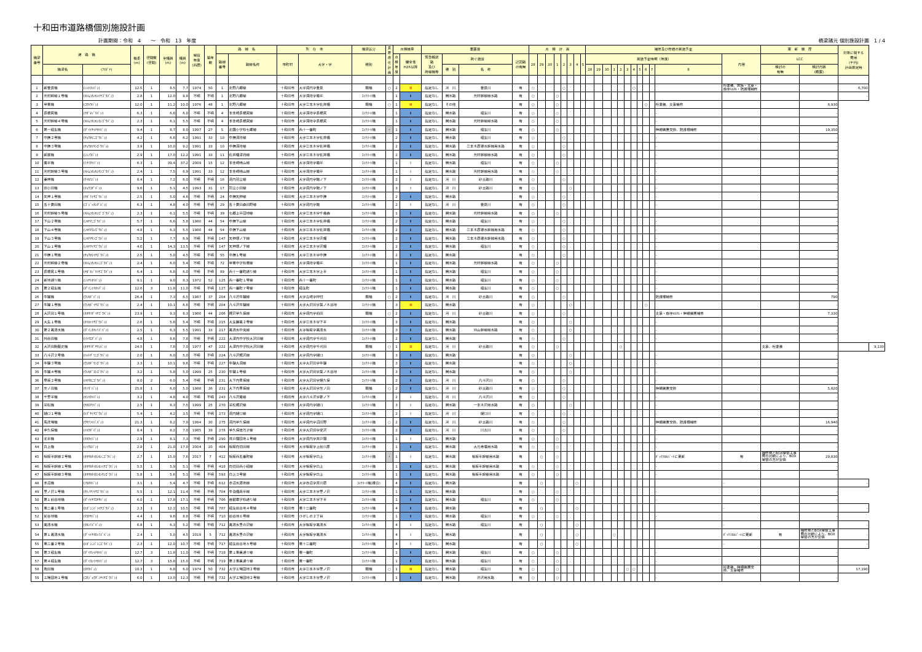十和田市道路橋個別施設計画
計画期間：令和　4　　～　令和　13　年度 橋梁諸元 個別施設計画　1 / 4
| 橋梁 番号 | 道 路 橋 | | 橋長 (m) | 径間数 (径間) | 全幅員 (m) | 幅員 (m) | 架設 年度 (西暦) | 築年 数 | 路 線 名 | | 所 在 地 | | 橋梁区分 | 長 寿 命 化 計 画 | 点検結果 | | 重要度 | | | | 点 検 計 画 | | | | | | | | 補修及び修繕の実施予定 | | | | | | | | | | | | 更 新 履 歴 | | 対策に関する 費用 (千円) 計画策定時 | |
| --- | --- | --- | --- | --- | --- | --- | --- | --- | --- | --- | --- | --- | --- | --- | --- | --- | --- | --- | --- | --- | --- | --- | --- | --- | --- | --- | --- | --- | --- | --- | --- | --- | --- | --- | --- | --- | --- | --- | --- | --- | --- | --- | --- | --- |
| | | | | | | | | | 路線 番号 | 路線名称 | 市町村 | 大字・字 | 種別 | | 点 検 年 度 | 健全性 H26以降 | 緊急輸送 路 及び 跨線橋等 | 跨ぐ施設 | | 迂回路 の有無 | 28 | 29 | 30 | 1 | 2 | 3 | 4 | 5 | 実施予定時期（年度） | | | | | | | | | | | 内容 | LCC | | | |
| | 橋梁名 | (ﾌﾘｶﾞﾅ) | | | | | | | | | | | | | | | | 種 別 | 名 称 | | | | | | | | | | 28 | 29 | 30 | 1 | 2 | 3 | 4 | 5 | 6 | 7 | 8 | | 検討の 有無 | 検討内容 (概要) | | |
| 1 | 新豊良橋 | (ｼﾝﾄﾖﾗﾊﾞｼ) | 12.5 | 1 | 8.5 | 7.7 | 1974 | 50 | 1 | 北野八郷線 | 十和田市 | 大字洞内字豊良 | 鋼橋 | ○ | 2 | Ⅲ | 指定なし | 河 川 | 豊良川 | 有 | ○ | | | | ○ | | | | | | | | | | ○ | | | | | 桁塗装、床板・支承・沓座ﾓﾙﾀﾙ・防護柵補修 | | | 6,700 | |
| 2 | 元村幹線１号橋 | (ﾓﾄﾑﾗｶﾝｾﾝｲﾁｺﾞｳﾊﾞｼ) | 2.8 | 1 | 12.0 | 9.8 | 不明 | 不明 | 1 | 北野八郷線 | 十和田市 | 大字深持字南平 | ｺﾝｸﾘｰﾄ橋 | | 1 | Ⅱ | 指定なし | 開水路 | 元村幹線用水路 | 有 | ○ | | | ○ | | | | | | | | | | | | | | | | | | | - | |
| 3 | 甲東橋 | (ｺｳﾄｳﾊﾞｼ) | 12.0 | 1 | 11.2 | 10.0 | 1976 | 48 | 1 | 北野八郷線 | 十和田市 | 大字三本木字佐井幅 | 鋼橋 | ○ | 1 | Ⅲ | 指定なし | その他 | | 有 | ○ | | | ○ | | | | | | | | | | | | | ○ | | 桁塗装、支承補修 | | | 8,930 | | |
| 4 | 長根尻橋 | (ﾅｶﾞﾈｼﾞﾘﾊﾞｼ) | 6.3 | 1 | 6.8 | 6.0 | 不明 | 不明 | 4 | 本金崎長根尻線 | 十和田市 | 大字深持字長根尻 | ｺﾝｸﾘｰﾄ橋 | | 1 | Ⅱ | 指定なし | 開水路 | 稲生川 | 有 | ○ | | | ○ | | | | | | | | | | | | | | | - | | | - | | |
| 5 | 元村幹線４号橋 | (ﾓﾄﾑﾗｶﾝｾﾝﾖﾝｺﾞｳﾊﾞｼ) | 2.3 | 1 | 6.1 | 5.5 | 不明 | 不明 | 4 | 本金崎長根尻線 | 十和田市 | 大字深持字長根尻 | ｺﾝｸﾘｰﾄ橋 | | 1 | Ⅱ | 指定なし | 開水路 | 元村幹線用水路 | 有 | ○ | | | ○ | | | | | | | | | | | | | | | - | | | - | | |
| 6 | 第一稲生橋 | (ﾀﾞｲｲﾁｲﾅｵｲﾊﾞｼ) | 9.4 | 1 | 8.7 | 8.0 | 1997 | 27 | 5 | 北園小学校七郷線 | 十和田市 | 西十一番町 | ｺﾝｸﾘｰﾄ橋 | ・ | 1 | Ⅱ | 指定なし | 開水路 | 稲生川 | 有 | ○ | | | ○ | | | | | | | | | | | | | | | 伸縮装置交換、防護柵補修 | | | 19,350 | | |
| 7 | 中撫２号橋 | (ﾁｭｳｾﾘﾆｺﾞｳﾊﾞｼ) | 4.2 | 1 | 6.8 | 6.2 | 1991 | 33 | 10 | 中撫深持線 | 十和田市 | 大字三本木字佐井幅 | ｺﾝｸﾘｰﾄ橋 | | 2 | Ⅱ | 指定なし | 開水路 | 稲生川 | 有 | ○ | | | | ○ | | | | | | | | | | | | | | - | | | - | | |
| 8 | 中撫３号橋 | (ﾁｭｳｾﾘｻﾝｺﾞｳﾊﾞｼ) | 3.9 | 1 | 10.0 | 9.2 | 1991 | 33 | 10 | 中撫深持線 | 十和田市 | 大字三本木字佐井幅 | ｺﾝｸﾘｰﾄ橋 | | 2 | Ⅱ | 指定なし | 開水路 | 三本木原導水幹線用水路 | 有 | ○ | | | | ○ | | | | | | | | | | | | | | - | | | - | | |
| 9 | 新農橋 | (ｼﾝﾉｳﾊﾞｼ) | 2.9 | 1 | 17.0 | 12.2 | 1991 | 33 | 11 | 佐井幅深持線 | 十和田市 | 大字三本木字佐井幅 | ｺﾝｸﾘｰﾄ橋 | | 2 | Ⅱ | 指定なし | 開水路 | 元村幹線用水路 | 有 | ○ | | | | ○ | | | | | | | | | | | | | | - | | | - | | |
| 10 | 南平橋 | (ﾐﾅﾐﾀｲﾊﾞｼ) | 6.3 | 1 | 39.4 | 37.2 | 2009 | 15 | 12 | 本金崎晴山線 | 十和田市 | 大字深持字南平 | ｺﾝｸﾘｰﾄ橋 | | 1 | Ⅰ | 指定なし | 開水路 | 稲生川 | 有 | ○ | | | ○ | | | | | | | | | | | | | | | - | | | - | | |
| 11 | 元村幹線３号橋 | (ﾓﾄﾑﾗｶﾝｾﾝｻﾝｺﾞｳﾊﾞｼ) | 2.4 | 1 | 7.5 | 6.9 | 1991 | 33 | 12 | 本金崎晴山線 | 十和田市 | 大字深持字南平 | ｺﾝｸﾘｰﾄ橋 | | 1 | Ⅰ | 指定なし | 開水路 | 元村幹線用水路 | 有 | ○ | | | ○ | | | | | | | | | | | | | | | - | | | - | | |
| 12 | 妻神橋 | (ｻｲｶﾐﾊﾞｼ) | 8.4 | 1 | 7.2 | 6.0 | 不明 | 不明 | 16 | 洞内羽立線 | 十和田市 | 大字洞内字館ノ下 | ｺﾝｸﾘｰﾄ橋 | | 2 | Ⅰ | 指定なし | 河 川 | 砂土路川 | 有 | ○ | | | | ○ | | | | | | | | | | | | | | - | | | - | | |
| 13 | 旧小田橋 | (ｷｭｳｺﾀﾞﾊﾞｼ) | 9.6 | 1 | 5.1 | 4.5 | 1993 | 31 | 17 | 羽立小田線 | 十和田市 | 大字洞内字館ノ下 | ｺﾝｸﾘｰﾄ橋 | | 3 | Ⅰ | 指定なし | 河 川 | 砂土路川 | 有 | ○ | | | | | ○ | | | | | | | | | | | | | - | | | - | | |
| 14 | 矢神１号橋 | (ﾔｶﾞﾐｲﾁｺﾞｳﾊﾞｼ) | 2.5 | 1 | 5.0 | 4.6 | 不明 | 不明 | 24 | 中撫矢神線 | 十和田市 | 大字三本木字中撫 | ｺﾝｸﾘｰﾄ橋 | | 2 | Ⅱ | 指定なし | 開水路 | | 有 | ○ | | | | ○ | | | | | | | | | | | | | | - | | | - | | |
| 15 | 五十貫田橋 | (ｺﾞｼﾞｯｶﾝﾀﾞﾊﾞｼ) | 6.3 | 1 | 4.8 | 4.0 | 不明 | 不明 | 29 | 五十貫田森田野線 | 十和田市 | 大字洞内字館 | ｺﾝｸﾘｰﾄ橋 | | 2 | Ⅰ | 指定なし | 河 川 | 豊良川 | 有 | ○ | | | | ○ | | | | | | | | | | | | | | - | | | - | | |
| 16 | 元村幹線５号橋 | (ﾓﾄﾑﾗｶﾝｾﾝｺﾞｺﾞｳﾊﾞｼ) | 2.3 | 1 | 6.1 | 5.5 | 不明 | 不明 | 39 | 七郷上平団地線 | 十和田市 | 大字三本木字千歳森 | ｺﾝｸﾘｰﾄ橋 | | 1 | Ⅱ | 指定なし | 開水路 | 元村幹線用水路 | 有 | ○ | | | ○ | | | | | | | | | | | | | | | - | | | - | | |
| 17 | 下山２号橋 | (ｼﾓﾔﾏﾆｺﾞｳﾊﾞｼ) | 5.7 | 1 | 6.6 | 5.8 | 1980 | 44 | 54 | 中撫下山線 | 十和田市 | 大字三本木字佐井幅 | ｺﾝｸﾘｰﾄ橋 | | 2 | Ⅱ | 指定なし | 開水路 | 稲生川 | 有 | ○ | | | | ○ | | | | | | | | | | | | | | - | | | - | | |
| 18 | 下山４号橋 | (ｼﾓﾔﾏﾖﾝｺﾞｳﾊﾞｼ) | 4.8 | 1 | 6.3 | 5.5 | 1980 | 44 | 54 | 中撫下山線 | 十和田市 | 大字三本木字佐井幅 | ｺﾝｸﾘｰﾄ橋 | | 2 | Ⅱ | 指定なし | 開水路 | 三本木原導水幹線用水路 | 有 | ○ | | | | ○ | | | | | | | | | | | | | | - | | | - | | |
| 19 | 下山３号橋 | (ｼﾓﾔﾏｻﾝｺﾞｳﾊﾞｼ) | 5.2 | 1 | 7.7 | 6.9 | 不明 | 不明 | 147 | 矢神塚ノ下線 | 十和田市 | 大字三本木字沢幅 | ｺﾝｸﾘｰﾄ橋 | | 2 | Ⅱ | 指定なし | 開水路 | 三本木原導水幹線用水路 | 有 | ○ | | | | ○ | | | | | | | | | | | | | | - | | | - | | |
| 20 | 下山１号橋 | (ｼﾓﾔﾏｲﾁｺﾞｳﾊﾞｼ) | 4.0 | 1 | 14.3 | 13.5 | 不明 | 不明 | 147 | 矢神塚ノ下線 | 十和田市 | 大字三本木字沢幅 | ｺﾝｸﾘｰﾄ橋 | | 2 | Ⅱ | 指定なし | 開水路 | 稲生川 | 有 | ○ | | | | ○ | | | | | | | | | | | | | | - | | | - | | |
| 21 | 中撫１号橋 | (ﾁｭｳｾﾘｲﾁｺﾞｳﾊﾞｼ) | 2.5 | 1 | 5.0 | 4.5 | 不明 | 不明 | 55 | 中撫１号線 | 十和田市 | 大字三本木字中撫 | ｺﾝｸﾘｰﾄ橋 | | 2 | Ⅱ | 指定なし | 開水路 | | 有 | ○ | | | | ○ | | | | | | | | | | | | | | - | | | - | | |
| 22 | 元村幹線２号橋 | (ﾓﾄﾑﾗｶﾝｾﾝﾆｺﾞｳﾊﾞｼ) | 2.4 | 1 | 6.0 | 5.4 | 不明 | 不明 | 72 | 甲東中学校東線 | 十和田市 | 大字深持字南平 | ｺﾝｸﾘｰﾄ橋 | | 1 | Ⅱ | 指定なし | 開水路 | 元村幹線用水路 | 有 | ○ | | | ○ | | | | | | | | | | | | | | | - | | | - | | |
| 23 | 長根尻１号橋 | (ﾅｶﾞﾈｼﾞﾘｲﾁｺﾞｳﾊﾞｼ) | 6.4 | 1 | 6.8 | 6.0 | 不明 | 不明 | 89 | 西十一番町通り線 | 十和田市 | 大字三本木字上平 | ｺﾝｸﾘｰﾄ橋 | | 1 | Ⅱ | 指定なし | 開水路 | 稲生川 | 有 | ○ | | | ○ | | | | | | | | | | | | | | | - | | | - | | |
| 24 | 新地通り橋 | (ｼﾝﾁﾄｵﾘﾊﾞｼ) | 9.1 | 1 | 9.0 | 8.3 | 1972 | 52 | 125 | 西一番町１号線 | 十和田市 | 西十一番町 | ｺﾝｸﾘｰﾄ橋 | | 1 | Ⅱ | 指定なし | 開水路 | 稲生川 | 有 | ○ | | | ○ | | | | | | | | | | | | | | | - | | | - | | |
| 25 | 第２稲生橋 | (ﾀﾞｲﾆｲﾅｵｲﾊﾞｼ) | 12.6 | 3 | 11.8 | 11.0 | 不明 | 不明 | 127 | 西一番町７号線 | 十和田市 | 稲生町 | ｺﾝｸﾘｰﾄ橋 | | 1 | Ⅱ | 指定なし | 開水路 | 稲生川 | 有 | ○ | | | ○ | | | | | | | | | | | | | | | - | | | - | | |
| 26 | 牛鍵橋 | (ｳｼｶｷﾞﾊﾞｼ) | 26.4 | 1 | 7.3 | 6.5 | 1987 | 37 | 204 | 八斗沢牛鍵線 | 十和田市 | 大字立崎字押付 | 鋼橋 | ○ | 2 | Ⅱ | 指定なし | 河 川 | 砂土路川 | 有 | ○ | | | | ○ | | | | | | | | | | | | | | 防護柵補修 | | | 790 | | |
| 27 | 牛鍵１号橋 | (ｳｼｶｷﾞｲﾁｺﾞｳﾊﾞｼ) | 2.4 | 1 | 10.1 | 6.6 | 不明 | 不明 | 204 | 八斗沢牛鍵線 | 十和田市 | 大字大沢田字葉ノ木谷地 | ｺﾝｸﾘｰﾄ橋 | | 3 | Ⅲ | 指定なし | 開水路 | | 有 | ○ | | | | | ○ | | | | | | | | | | | ○ | | | | | - | | |
| 28 | 大沢田１号橋 | (ｵｵｻﾜﾀﾞｲﾁｺﾞｳﾊﾞｼ) | 23.9 | 1 | 9.3 | 8.3 | 1980 | 44 | 206 | 梶沢芋久保線 | 十和田市 | 大字洞内字前田 | 鋼橋 | ○ | 2 | Ⅱ | 指定なし | 河 川 | 砂土路川 | 有 | ○ | | | | ○ | | | | | | | | | | | | | | 支承・沓座ﾓﾙﾀﾙ・伸縮装置補修 | | | 7,330 | | |
| 29 | 大生１号橋 | (ﾀｲｾｲｲﾁｺﾞｳﾊﾞｼ) | 2.6 | 1 | 5.8 | 5.4 | 不明 | 不明 | 215 | 大生藤高２号線 | 十和田市 | 大字三本木字下平 | ｺﾝｸﾘｰﾄ橋 | | 3 | Ⅱ | 指定なし | 開水路 | | 有 | ○ | | | | | ○ | | | | | | | | | | | | | - | | | - | | |
| 30 | 第２高清水橋 | (ﾀﾞｲﾆﾀｶｼﾐｽﾞﾊﾞｼ) | 2.5 | 1 | 6.3 | 5.5 | 1991 | 33 | 217 | 高清水中央線 | 十和田市 | 大字相坂字高清水 | ｺﾝｸﾘｰﾄ橋 | | 3 | Ⅱ | 指定なし | 開水路 | 沖山幹線用水路 | 有 | ○ | | | | | ○ | | | | | | | | | | | | | - | | | - | | |
| 31 | 外前田橋 | (ｿﾄﾏｴﾀﾞﾊﾞｼ) | 4.8 | 1 | 8.6 | 7.8 | 不明 | 不明 | 222 | 大深内中学校大沢田線 | 十和田市 | 大字洞内字千刈田 | ｺﾝｸﾘｰﾄ橋 | | 2 | Ⅱ | 指定なし | 開水路 | | 有 | ○ | | | | ○ | | | | | | | | | | | | | | - | | | - | | |
| 32 | 大沢田駒駆史橋 | (ｵｵｻﾜﾀﾞﾁｸｼﾊﾞｼ) | 24.5 | 1 | 7.8 | 7.0 | 1977 | 47 | 222 | 大深内中学校大沢田線 | 十和田市 | 大字洞内字千刈田 | 鋼橋 | ○ | 1 | Ⅲ | 指定なし | 河 川 | 砂土路川 | 有 | ○ | | | ○ | | | | | | | | | ○ | | | | | | | | 支承、桁塗装 | | | 9,130 |
| 33 | 八斗沢２号橋 | (ﾊｯﾄｻﾞﾜﾆｺﾞｳﾊﾞｼ) | 2.0 | 1 | 6.0 | 5.0 | 不明 | 不明 | 224 | 八斗沢梶沢線 | 十和田市 | 大字洞内字樋口 | ｺﾝｸﾘｰﾄ橋 | | 3 | Ⅱ | 指定なし | 開水路 | | 有 | ○ | | | | | ○ | | | | | | | | | | | | | - | | | - | | |
| 34 | 牛鍵３号橋 | (ｳｼｶｷﾞｻﾝｺﾞｳﾊﾞｼ) | 3.3 | 1 | 10.1 | 9.6 | 不明 | 不明 | 227 | 牛鍵大洞線 | 十和田市 | 大字大沢田字牛鍵 | ｺﾝｸﾘｰﾄ橋 | | 3 | Ⅱ | 指定なし | 開水路 | | 有 | ○ | | | | | ○ | | | | | | | | | | | | | - | | | - | | |
| 35 | 牛鍵４号橋 | (ｳｼｶｷﾞﾖﾝｺﾞｳﾊﾞｼ) | 3.2 | 1 | 5.8 | 5.0 | 1999 | 25 | 230 | 牛鍵１号線 | 十和田市 | 大字大沢田字葉ノ木谷地 | ｺﾝｸﾘｰﾄ橋 | | 3 | Ⅱ | 指定なし | 開水路 | | 有 | ○ | | | | | ○ | | | | | | | | | | | | | - | | | - | | |
| 36 | 早坂２号橋 | (ﾊﾔｻｶﾆｺﾞｳﾊﾞｼ) | 8.0 | 2 | 6.0 | 5.4 | 不明 | 不明 | 231 | 大下内早坂線 | 十和田市 | 大字大沢田字鍋久保 | ｺﾝｸﾘｰﾄ橋 | | 2 | Ⅱ | 指定なし | 河 川 | 八斗沢川 | 有 | ○ | | | | ○ | | | | | | | | | | | | | | - | | | - | | |
| 37 | 左ノ田橋 | (ｻﾉﾀﾞﾊﾞｼ) | 25.8 | 1 | 6.0 | 5.0 | 1988 | 36 | 231 | 大下内早坂線 | 十和田市 | 大字大沢田字左ノ田 | 鋼橋 | ○ | 2 | Ⅱ | 指定なし | 河 川 | 砂土路川 | 有 | ○ | | | | ○ | | | | | | | | | | | | | | 伸縮装置交換 | | | 5,820 | | |
| 38 | 千里平橋 | (ｾﾝﾘﾀｲﾊﾞｼ) | 3.2 | 1 | 4.8 | 4.0 | 不明 | 不明 | 243 | 八斗沢南線 | 十和田市 | 大字八斗沢字家ノ下 | ｺﾝｸﾘｰﾄ橋 | | 2 | Ⅰ | 指定なし | 河 川 | 八斗沢川 | 有 | ○ | | | | ○ | | | | | | | | | | | | | | - | | | - | | |
| 39 | 栄松橋 | (ｻｶｴﾏﾂﾊﾞｼ) | 2.5 | 1 | 8.3 | 7.5 | 1999 | 25 | 270 | 栄松梶沢線 | 十和田市 | 大字洞内字樋口 | ｺﾝｸﾘｰﾄ橋 | | 3 | Ⅰ | 指定なし | 開水路 | 一本木沢用水路 | 有 | ○ | | | | | ○ | | | | | | | | | | | | | - | | | - | | |
| 40 | 樋口１号橋 | (ﾋｸﾞﾁｲﾁｺﾞｳﾊﾞｼ) | 5.4 | 1 | 4.2 | 3.5 | 不明 | 不明 | 273 | 洞内樋口線 | 十和田市 | 大字洞内字樋口 | ｺﾝｸﾘｰﾄ橋 | | 2 | Ⅰ | 指定なし | 河 川 | 樋口川 | 有 | ○ | | | | ○ | | | | | | | | | | | | | | - | | | - | | |
| 41 | 馬洗場橋 | (ｳﾏｱﾗｲﾊﾞﾊﾞｼ) | 21.3 | 1 | 8.2 | 7.0 | 1994 | 30 | 275 | 洞内芋久保線 | 十和田市 | 大字洞内字沼田野 | ｺﾝｸﾘｰﾄ橋 | ○ | 2 | Ⅱ | 指定なし | 河 川 | 砂土路川 | 有 | ○ | | | | ○ | | | | | | | | | | | | | | 伸縮装置交換、防護柵補修 | | | 16,940 | | |
| 42 | 芋久保橋 | (ｲﾓｸﾎﾞﾊﾞｼ) | 8.4 | 1 | 8.2 | 7.0 | 1985 | 39 | 278 | 芋久保徳万才線 | 十和田市 | 大字大沢田字堤沢 | ｺﾝｸﾘｰﾄ橋 | | 2 | Ⅱ | 指定なし | 河 川 | 川去川 | 有 | ○ | | | | ○ | | | | | | | | | | | | | | - | | | - | | |
| 43 | 北平橋 | (ｷﾀﾀｲﾊﾞｼ) | 2.9 | 1 | 8.1 | 7.3 | 不明 | 不明 | 290 | 井戸頭団地１号線 | 十和田市 | 大字洞内字井戸頭 | ｺﾝｸﾘｰﾄ橋 | | 1 | Ⅰ | 指定なし | 開水路 | | 有 | ○ | | | ○ | | | | | | | | | | | | | | | - | | | - | | |
| 44 | 白上橋 | (ｼﾗｳｴﾊﾞｼ) | 2.9 | 1 | 21.0 | 17.0 | 2004 | 20 | 404 | 相坂向切田線 | 十和田市 | 大字相坂字上前川原 | ｺﾝｸﾘｰﾄ橋 | | 1 | Ⅱ | 指定なし | 開水路 | 大光寺堰用水路 | 有 | ○ | | | ○ | | | | | | | | | | | | | | | - | | | - | | |
| 45 | 相坂平幹線２号橋 | (ｵｵｻｶﾀｲｶﾝｾﾝﾆｺﾞｳﾊﾞｼ) | 2.7 | 1 | 15.0 | 7.6 | 2017 | 7 | 412 | 相坂西五番町線 | 十和田市 | 大字相坂字白上 | ｺﾝｸﾘｰﾄ橋 | ・ | 1 | Ⅰ | 指定なし | 開水路 | 相坂平幹線用水路 | 有 | | ○ | | ○ | | | | | | | | | | | | | | | ﾎﾞｯｸｽｶﾙﾊﾞｰﾄに更新 | 有 | 補修費とBOX架替工事費の比較により、BOX架替の方が安価 | 29,830 | | |
| 46 | 相坂平幹線１号橋 | (ｵｵｻｶﾀｲｶﾝｾﾝｲﾁｺﾞｳﾊﾞｼ) | 5.5 | 1 | 5.9 | 5.1 | 不明 | 不明 | 418 | 向切田西小稲線 | 十和田市 | 大字相坂字白上 | ｺﾝｸﾘｰﾄ橋 | | 1 | Ⅱ | 指定なし | 開水路 | 相坂平幹線用水路 | 有 | ○ | | | ○ | | | | | | | | | | | | | | | - | | | - | | |
| 47 | 相坂平幹線３号橋 | (ｵｵｻｶﾀｲｶﾝｾﾝｻﾝｺﾞｳﾊﾞｼ) | 5.8 | 1 | 5.6 | 5.1 | 不明 | 不明 | 593 | 白上３号線 | 十和田市 | 大字相坂字白上 | ｺﾝｸﾘｰﾄ橋 | | 1 | Ⅱ | 指定なし | 開水路 | 相坂平幹線用水路 | 有 | ○ | | | ○ | | | | | | | | | | | | | | | - | | | - | | |
| 48 | 赤沼橋 | (ｱｶﾇﾏﾊﾞｼ) | 3.1 | 1 | 5.4 | 4.7 | 不明 | 不明 | 612 | 赤沼水源地線 | 十和田市 | 大字赤沼字芳川原 | ｺﾝｸﾘｰﾄ橋(複合) | | 4 | Ⅱ | 指定なし | 開水路 | | 有 | | ○ | | | | | ○ | | | | | | | | | | | | | - | | | - | |
| 49 | 里ノ沢１号橋 | (ｻﾄﾉｻﾜｲﾁｺﾞｳﾊﾞｼ) | 5.5 | 1 | 12.1 | 11.4 | 不明 | 不明 | 704 | 牛泊儀兵平線 | 十和田市 | 大字三本木字里ノ沢 | ｺﾝｸﾘｰﾄ橋 | | 1 | Ⅱ | 指定なし | 開水路 | | 有 | ○ | | | ○ | | | | | | | | | | | | | | | - | | | - | | |
| 50 | 第１前谷地橋 | (ﾀﾞｲｲﾁﾏｴﾔﾁﾊﾞｼ) | 6.0 | 1 | 17.8 | 17.1 | 不明 | 不明 | 706 | 自動車学校通り線 | 十和田市 | 大字三本木字下平 | ｺﾝｸﾘｰﾄ橋 | | 1 | Ⅱ | 指定なし | 開水路 | 稲生川 | 有 | ○ | | | ○ | | | | | | | | | | | | | | | - | | | - | | |
| 51 | 東二番１号橋 | (ﾋｶﾞｼﾆﾊﾞﾝｲﾁｺﾞｳﾊﾞｼ) | 2.3 | 1 | 12.2 | 10.5 | 不明 | 不明 | 707 | 稲生前谷地４号線 | 十和田市 | 東十二番町 | ｺﾝｸﾘｰﾄ橋 | | 4 | Ⅱ | 指定なし | 開水路 | | 有 | | ○ | | | | | ○ | | | | | | | | | | | | | - | | | - | |
| 52 | 前谷地橋 | (ﾏｴﾔﾁﾊﾞｼ) | 4.4 | 1 | 9.8 | 8.8 | 不明 | 不明 | 710 | 前谷地６号線 | 十和田市 | ひがしの２丁目 | ｺﾝｸﾘｰﾄ橋 | | 1 | Ⅱ | 指定なし | 開水路 | 稲生川 | 有 | ○ | | | ○ | | | | | | | | | | | | | | | - | | | - | | |
| 53 | 高清水橋 | (ﾀｶｼﾐｽﾞﾊﾞｼ) | 6.8 | 1 | 6.3 | 5.2 | 不明 | 不明 | 712 | 高清水里の沢線 | 十和田市 | 大字相坂字高清水 | ｺﾝｸﾘｰﾄ橋 | | 4 | Ⅰ | 指定なし | 開水路 | 稲生川 | 有 | | ○ | | | | | ○ | | | | | | | | | | | | | - | | | - | |
| 54 | 第１高清水橋 | (ﾀﾞｲｲﾁﾀｶｼﾐｽﾞﾊﾞｼ) | 2.4 | 1 | 5.0 | 4.5 | 2019 | 5 | 712 | 高清水里の沢線 | 十和田市 | 大字相坂字高清水 | ｺﾝｸﾘｰﾄ橋 | | 4 | Ⅰ | 指定なし | 開水路 | | 有 | | ○ | | | | | ○ | | | | | ○ | | | | | | | | ﾎﾞｯｸｽｶﾙﾊﾞｰﾄに更新 | 有 | 補修費とBOX架替工事費の比較により、BOX架替の方が安価 | - | |
| 55 | 東二番２号橋 | (ﾋｶﾞｼﾆﾊﾞﾝﾆｺﾞｳﾊﾞｼ) | 2.3 | 1 | 12.0 | 10.7 | 不明 | 不明 | 717 | 稲生前谷地５号線 | 十和田市 | 東十二番町 | ｺﾝｸﾘｰﾄ橋 | | 4 | Ⅰ | 指定なし | 開水路 | | 有 | | ○ | | | | | ○ | | | | | | | | | | | | | - | | | - | |
| 56 | 第３稲生橋 | (ﾀﾞｲｻﾝｲﾅｵｲﾊﾞｼ) | 12.7 | 3 | 11.8 | 11.0 | 不明 | 不明 | 718 | 第１東裏通り線 | 十和田市 | 東一番町 | ｺﾝｸﾘｰﾄ橋 | | 1 | Ⅱ | 指定なし | 開水路 | 稲生川 | 有 | ○ | | | ○ | | | | | | | | | | | | | | | - | | | - | | |
| 57 | 第４稲生橋 | (ﾀﾞｲﾖﾝｲﾅｵｲﾊﾞｼ) | 12.7 | 3 | 15.8 | 15.0 | 不明 | 不明 | 719 | 第２東裏通り線 | 十和田市 | 東一番町 | ｺﾝｸﾘｰﾄ橋 | | 1 | Ⅱ | 指定なし | 開水路 | 稲生川 | 有 | ○ | | | ○ | | | | | | | | | | | | | | | - | | | - | | |
| 58 | 角田橋 | (ｶｸﾀﾊﾞｼ) | 10.3 | 1 | 6.8 | 6.0 | 1974 | 50 | 732 | 大学工場団地２号線 | 十和田市 | 大字三本木字里ノ沢 | 鋼橋 | ○ | 1 | Ⅲ | 指定なし | 開水路 | 稲生川 | 有 | ○ | | | ○ | | | | | | | | | | ○ | ○ | | | | | 桁塗装、伸縮装置交換、支承補修 | | | 17,190 | |
| 59 | 工場団地１号橋 | (ｺｳｼﾞｮｳﾀﾞﾝﾁｲﾁｺﾞｳﾊﾞｼ) | 6.0 | 1 | 13.0 | 12.3 | 不明 | 不明 | 732 | 大学工場団地２号線 | 十和田市 | 大字三本木字里ノ沢 | ｺﾝｸﾘｰﾄ橋 | | 1 | Ⅱ | 指定なし | 開水路 | 渋沢用水路 | 有 | ○ | | | ○ | | | | | | | | | | | | | | | - | | | - | | |